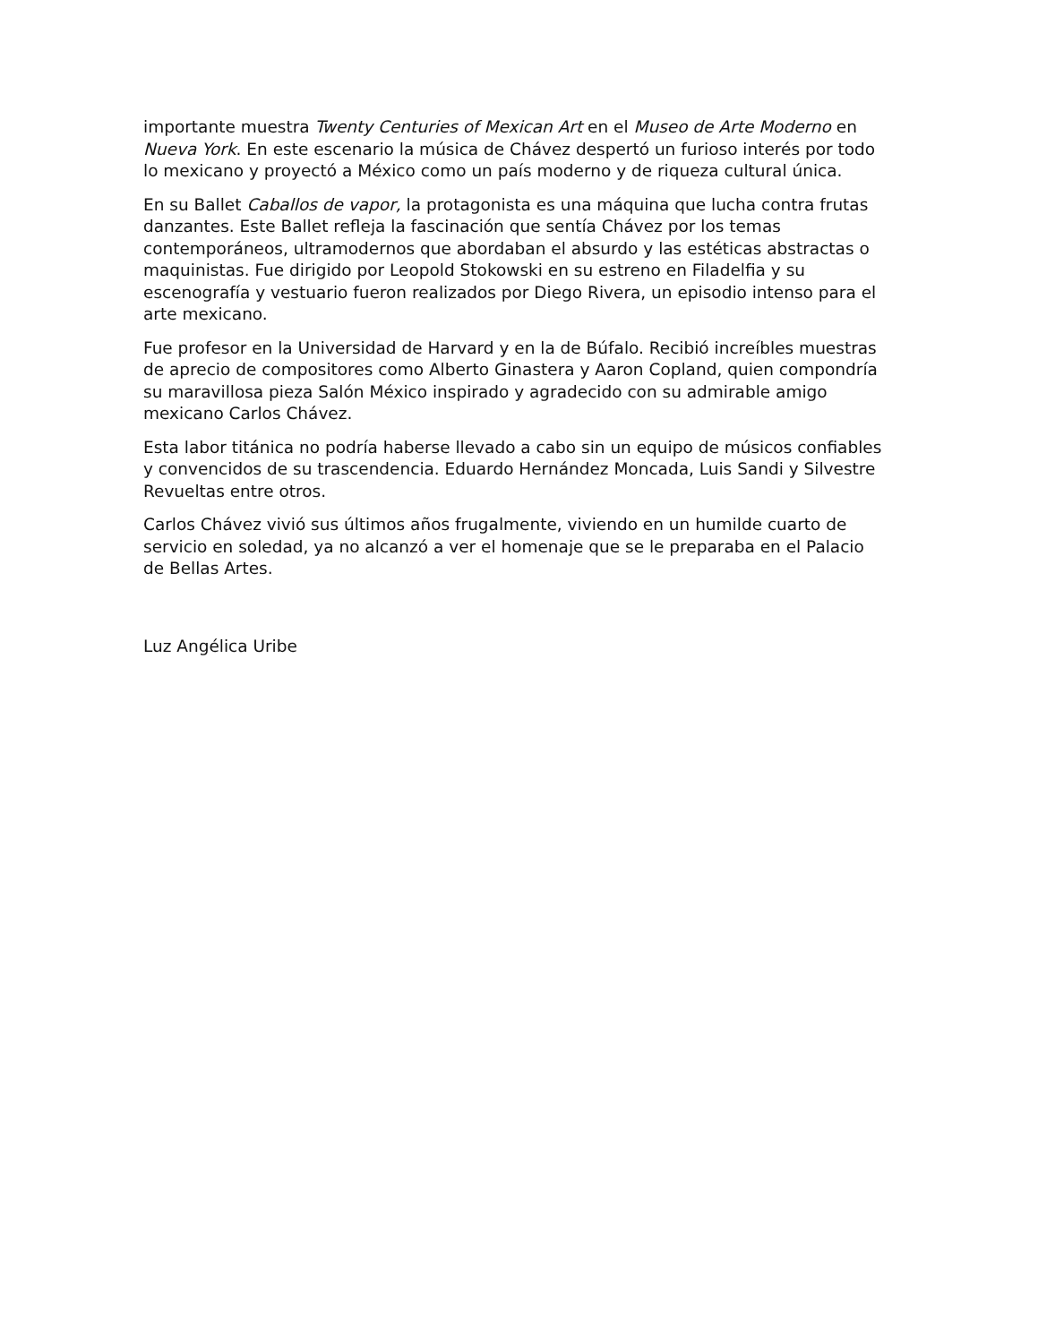importante muestra Twenty Centuries of Mexican Art en el Museo de Arte Moderno en Nueva York. En este escenario la música de Chávez despertó un furioso interés por todo lo mexicano y proyectó a México como un país moderno y de riqueza cultural única.
En su Ballet Caballos de vapor, la protagonista es una máquina que lucha contra frutas danzantes. Este Ballet refleja la fascinación que sentía Chávez por los temas contemporáneos, ultramodernos que abordaban el absurdo y las estéticas abstractas o maquinistas. Fue dirigido por Leopold Stokowski en su estreno en Filadelfia y su escenografía y vestuario fueron realizados por Diego Rivera, un episodio intenso para el arte mexicano.
Fue profesor en la Universidad de Harvard y en la de Búfalo. Recibió increíbles muestras de aprecio de compositores como Alberto Ginastera y Aaron Copland, quien compondría su maravillosa pieza Salón México inspirado y agradecido con su admirable amigo mexicano Carlos Chávez.
Esta labor titánica no podría haberse llevado a cabo sin un equipo de músicos confiables y convencidos de su trascendencia. Eduardo Hernández Moncada, Luis Sandi y Silvestre Revueltas entre otros.
Carlos Chávez vivió sus últimos años frugalmente, viviendo en un humilde cuarto de servicio en soledad, ya no alcanzó a ver el homenaje que se le preparaba en el Palacio de Bellas Artes.
Luz Angélica Uribe